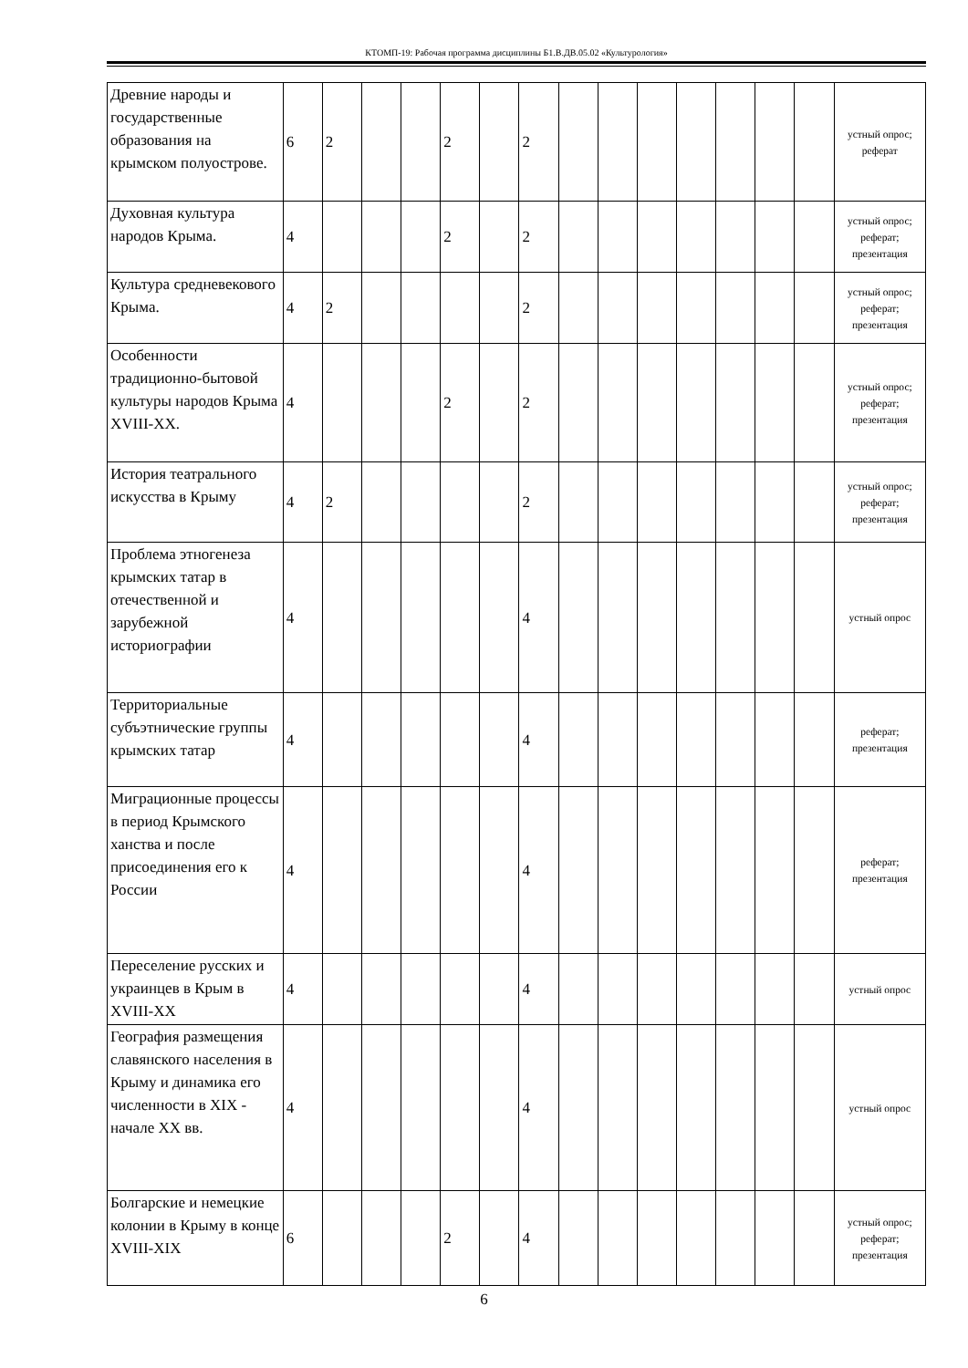КТОМП-19: Рабочая программа дисциплины Б1.В.ДВ.05.02 «Культурология»
| Древние народы и государственные образования на крымском полуострове. | 6 | 2 | | | 2 | | 2 | | | | | | | | устный опрос; реферат |
| Духовная культура народов Крыма. | 4 | | | | 2 | | 2 | | | | | | | | устный опрос; реферат; презентация |
| Культура средневекового Крыма. | 4 | 2 | | | | | 2 | | | | | | | | устный опрос; реферат; презентация |
| Особенности традиционно-бытовой культуры народов Крыма XVIII-XX. | 4 | | | | 2 | | 2 | | | | | | | | устный опрос; реферат; презентация |
| История театрального искусства в Крыму | 4 | 2 | | | | | 2 | | | | | | | | устный опрос; реферат; презентация |
| Проблема этногенеза крымских татар в отечественной и зарубежной историографии | 4 | | | | | | 4 | | | | | | | | устный опрос |
| Территориальные субъэтнические группы крымских татар | 4 | | | | | | 4 | | | | | | | | реферат; презентация |
| Миграционные процессы в период Крымского ханства и после присоединения его к России | 4 | | | | | | 4 | | | | | | | | реферат; презентация |
| Переселение русских и украинцев в Крым в XVIII-XX | 4 | | | | | | 4 | | | | | | | | устный опрос |
| География размещения славянского населения в Крыму и динамика его численности в XIX - начале XX вв. | 4 | | | | | | 4 | | | | | | | | устный опрос |
| Болгарские и немецкие колонии в Крыму в конце XVIII-XIX | 6 | | | | 2 | | 4 | | | | | | | | устный опрос; реферат; презентация |
6